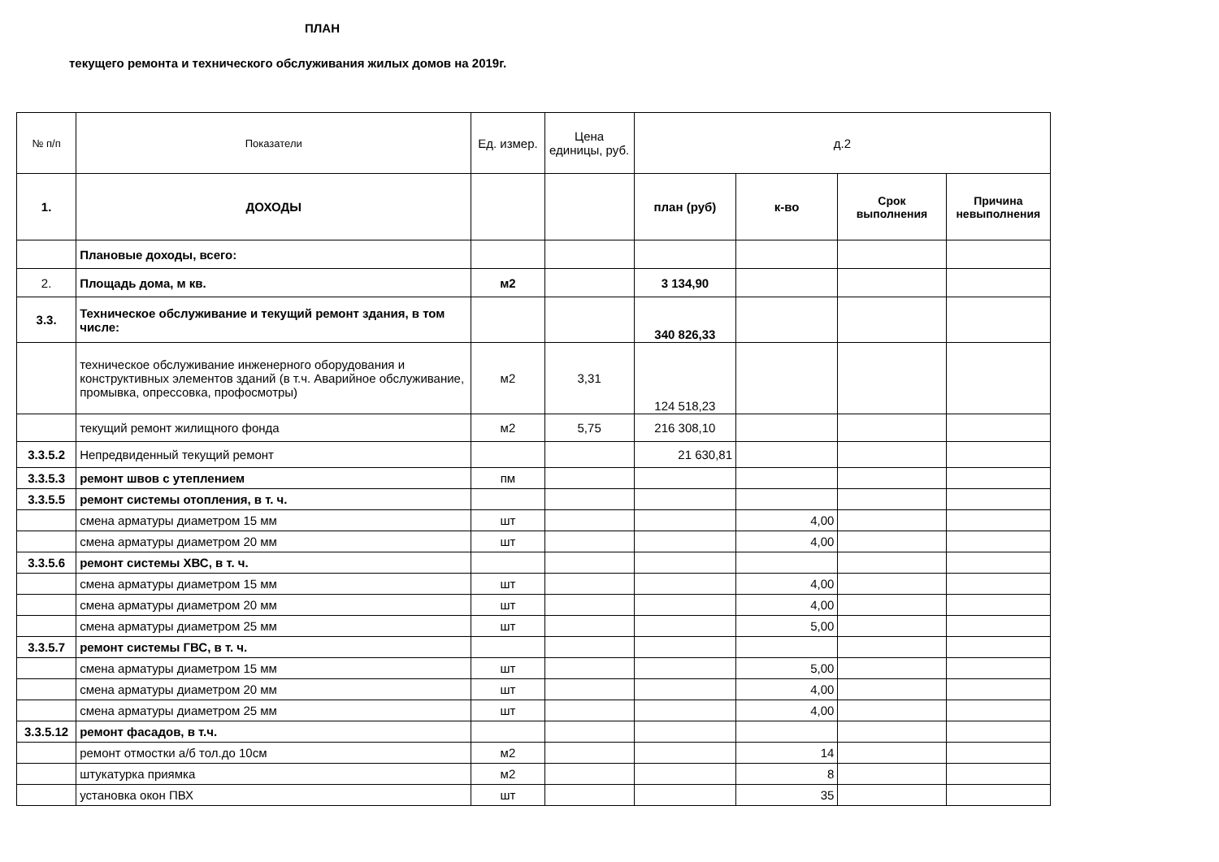ПЛАН
текущего ремонта и технического обслуживания жилых домов на 2019г.
| № п/п | Показатели | Ед. измер. | Цена единицы, руб. | д.2 | | | |
| --- | --- | --- | --- | --- | --- | --- | --- |
| 1. | ДОХОДЫ | | | план (руб) | к-во | Срок выполнения | Причина невыполнения |
| | Плановые доходы, всего: | | | | | | |
| 2. | Площадь дома, м кв. | м2 | | 3 134,90 | | | |
| 3.3. | Техническое обслуживание и текущий ремонт здания, в том числе: | | | 340 826,33 | | | |
| | техническое обслуживание инженерного оборудования и конструктивных элементов зданий (в т.ч. Аварийное обслуживание, промывка, опрессовка, профосмотры) | м2 | 3,31 | 124 518,23 | | | |
| | текущий ремонт жилищного фонда | м2 | 5,75 | 216 308,10 | | | |
| 3.3.5.2 | Непредвиденный текущий ремонт | | | 21 630,81 | | | |
| 3.3.5.3 | ремонт швов с утеплением | пм | | | | | |
| 3.3.5.5 | ремонт системы отопления, в т. ч. | | | | | | |
| | смена арматуры диаметром 15 мм | шт | | | 4,00 | | |
| | смена арматуры диаметром 20 мм | шт | | | 4,00 | | |
| 3.3.5.6 | ремонт системы ХВС, в т. ч. | | | | | | |
| | смена арматуры диаметром 15 мм | шт | | | 4,00 | | |
| | смена арматуры диаметром 20 мм | шт | | | 4,00 | | |
| | смена арматуры диаметром 25 мм | шт | | | 5,00 | | |
| 3.3.5.7 | ремонт системы ГВС, в т. ч. | | | | | | |
| | смена арматуры диаметром 15 мм | шт | | | 5,00 | | |
| | смена арматуры диаметром 20 мм | шт | | | 4,00 | | |
| | смена арматуры диаметром 25 мм | шт | | | 4,00 | | |
| 3.3.5.12 | ремонт фасадов, в т.ч. | | | | | | |
| | ремонт отмостки а/б тол.до 10см | м2 | | | 14 | | |
| | штукатурка приямка | м2 | | | 8 | | |
| | установка окон ПВХ | шт | | | 35 | | |